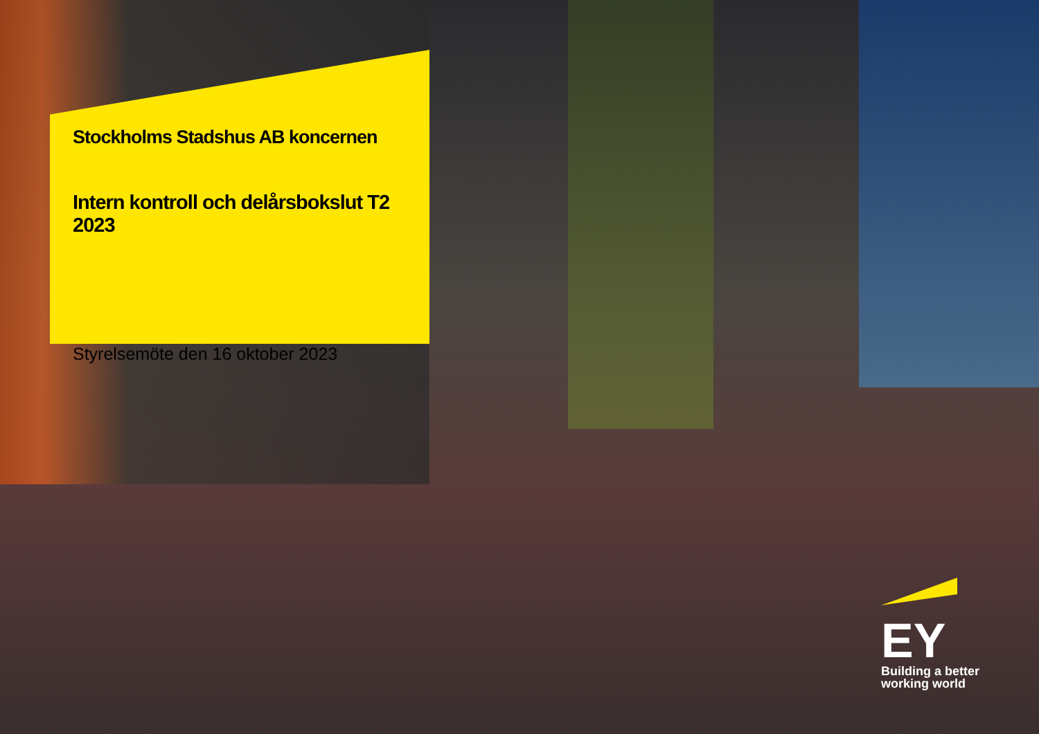Stockholms Stadshus AB koncernen
Intern kontroll och delårsbokslut T2 2023
Styrelsemöte den 16 oktober 2023
EY
Building a better
working world